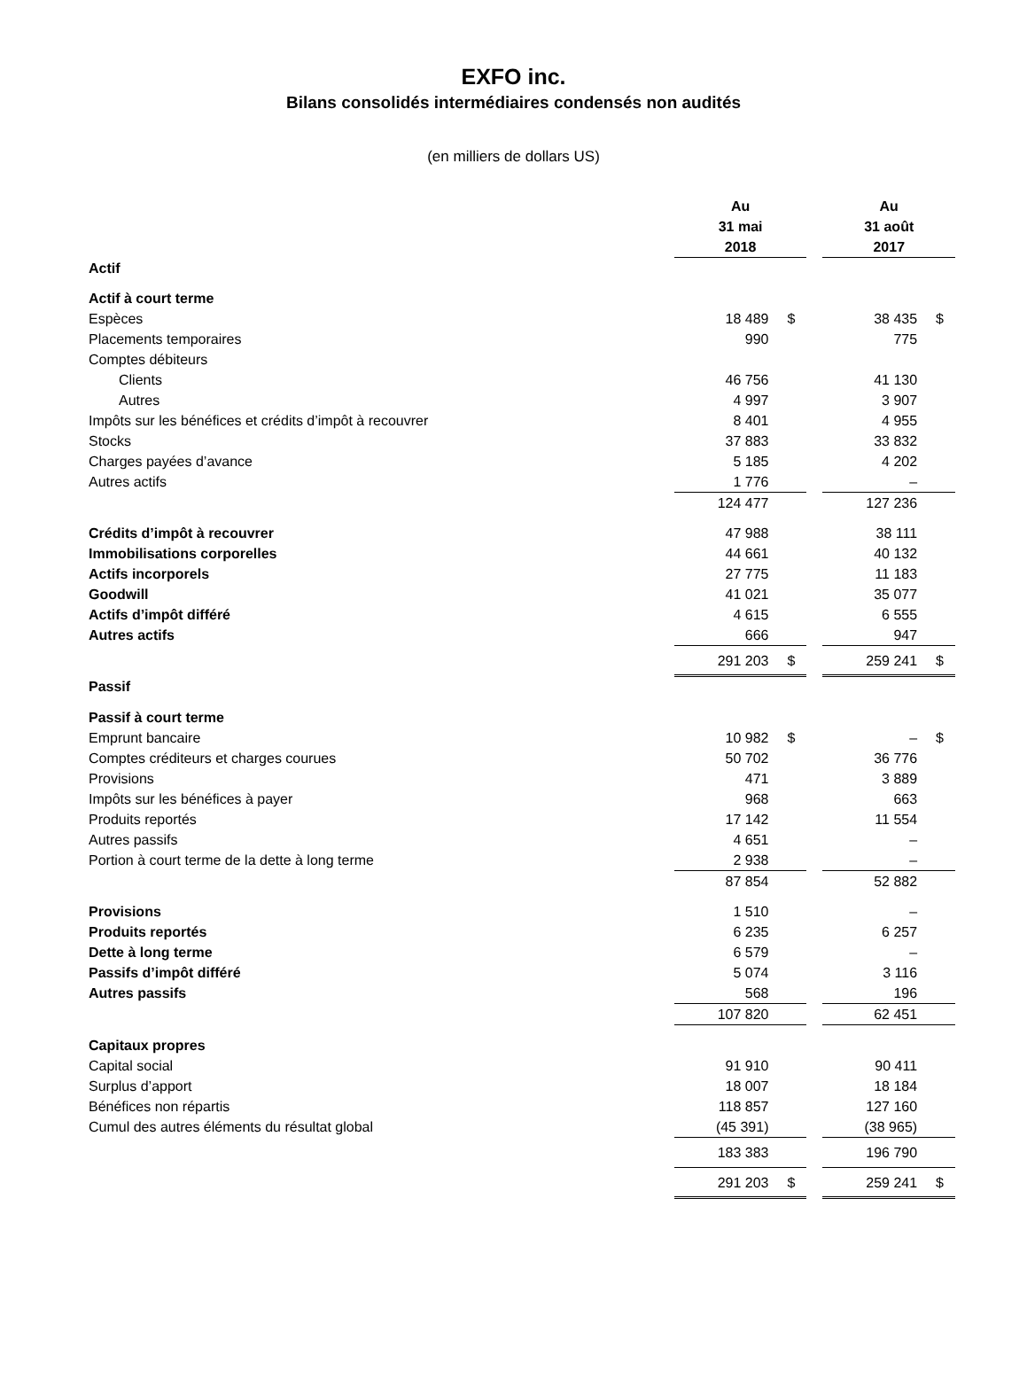EXFO inc.
Bilans consolidés intermédiaires condensés non audités
(en milliers de dollars US)
| | Au 31 mai 2018 | | | Au 31 août 2017 | |
| Actif | | | | | |
| Actif à court terme | | | | | |
| Espèces | 18 489 | $ | | 38 435 | $ |
| Placements temporaires | 990 | | | 775 | |
| Comptes débiteurs | | | | | |
| Clients | 46 756 | | | 41 130 | |
| Autres | 4 997 | | | 3 907 | |
| Impôts sur les bénéfices et crédits d’impôt à recouvrer | 8 401 | | | 4 955 | |
| Stocks | 37 883 | | | 33 832 | |
| Charges payées d’avance | 5 185 | | | 4 202 | |
| Autres actifs | 1 776 | | | – | |
| | 124 477 | | | 127 236 | |
| Crédits d’impôt à recouvrer | 47 988 | | | 38 111 | |
| Immobilisations corporelles | 44 661 | | | 40 132 | |
| Actifs incorporels | 27 775 | | | 11 183 | |
| Goodwill | 41 021 | | | 35 077 | |
| Actifs d’impôt différé | 4 615 | | | 6 555 | |
| Autres actifs | 666 | | | 947 | |
| | 291 203 | $ | | 259 241 | $ |
| Passif | | | | | |
| Passif à court terme | | | | | |
| Emprunt bancaire | 10 982 | $ | | – | $ |
| Comptes créditeurs et charges courues | 50 702 | | | 36 776 | |
| Provisions | 471 | | | 3 889 | |
| Impôts sur les bénéfices à payer | 968 | | | 663 | |
| Produits reportés | 17 142 | | | 11 554 | |
| Autres passifs | 4 651 | | | – | |
| Portion à court terme de la dette à long terme | 2 938 | | | – | |
| | 87 854 | | | 52 882 | |
| Provisions | 1 510 | | | – | |
| Produits reportés | 6 235 | | | 6 257 | |
| Dette à long terme | 6 579 | | | – | |
| Passifs d’impôt différé | 5 074 | | | 3 116 | |
| Autres passifs | 568 | | | 196 | |
| | 107 820 | | | 62 451 | |
| Capitaux propres | | | | | |
| Capital social | 91 910 | | | 90 411 | |
| Surplus d’apport | 18 007 | | | 18 184 | |
| Bénéfices non répartis | 118 857 | | | 127 160 | |
| Cumul des autres éléments du résultat global | (45 391) | | | (38 965) | |
| | 183 383 | | | 196 790 | |
| | 291 203 | $ | | 259 241 | $ |